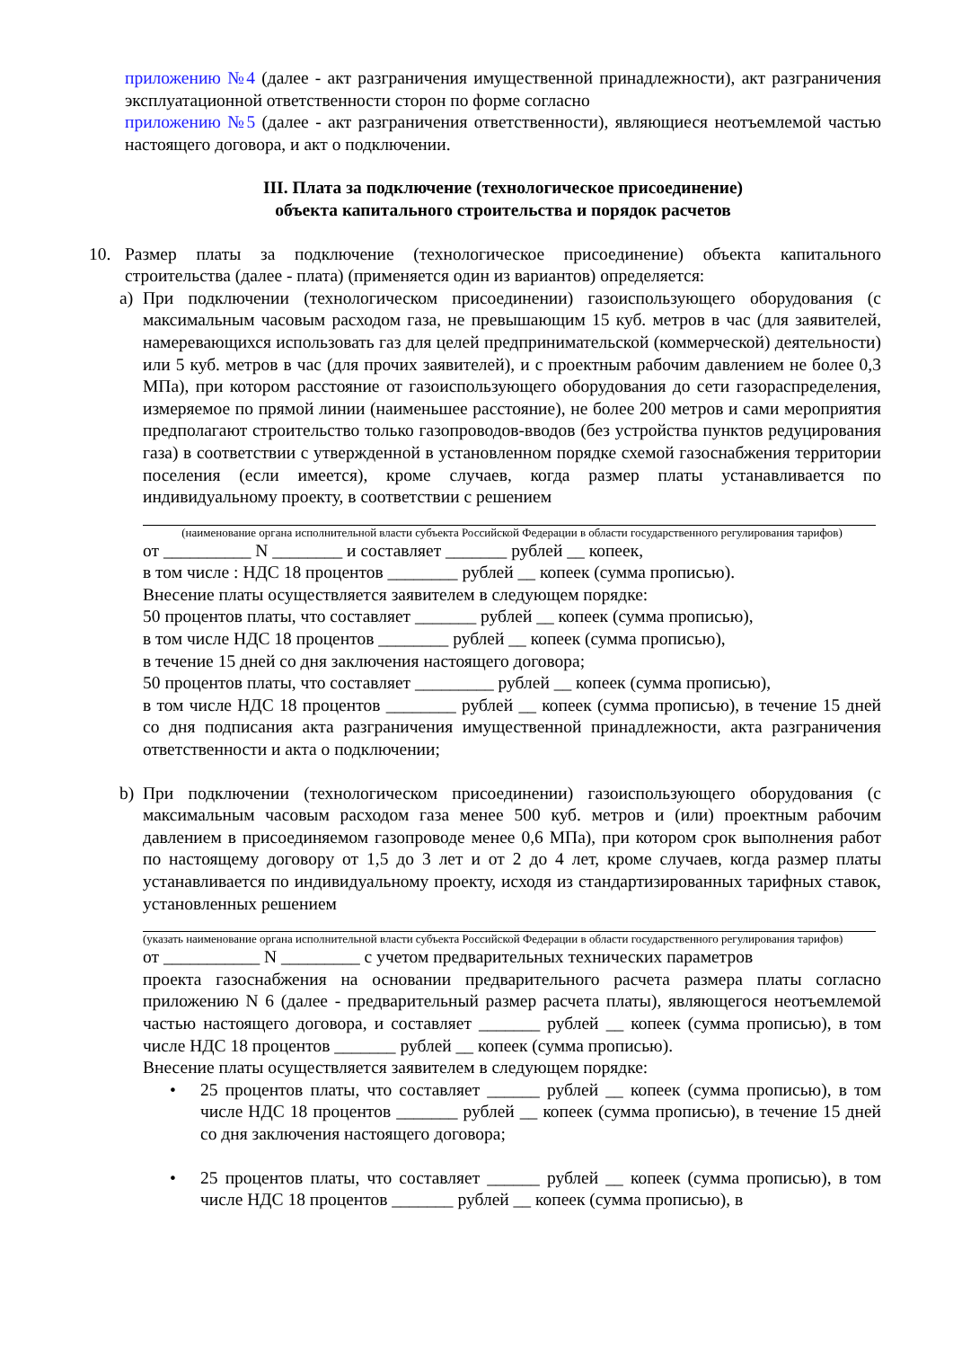приложению №4 (далее - акт разграничения имущественной принадлежности), акт разграничения эксплуатационной ответственности сторон по форме согласно
приложению №5 (далее - акт разграничения ответственности), являющиеся неотъемлемой частью настоящего договора, и акт о подключении.
III. Плата за подключение (технологическое присоединение)
объекта капитального строительства и порядок расчетов
10. Размер платы за подключение (технологическое присоединение) объекта капитального строительства (далее - плата) (применяется один из вариантов) определяется:
a) При подключении (технологическом присоединении) газоиспользующего оборудования (с максимальным часовым расходом газа, не превышающим 15 куб. метров в час (для заявителей, намеревающихся использовать газ для целей предпринимательской (коммерческой) деятельности) или 5 куб. метров в час (для прочих заявителей), и с проектным рабочим давлением не более 0,3 МПа), при котором расстояние от газоиспользующего оборудования до сети газораспределения, измеряемое по прямой линии (наименьшее расстояние), не более 200 метров и сами мероприятия предполагают строительство только газопроводов-вводов (без устройства пунктов редуцирования газа) в соответствии с утвержденной в установленном порядке схемой газоснабжения территории поселения (если имеется), кроме случаев, когда размер платы устанавливается по индивидуальному проекту, в соответствии с решением
(наименование органа исполнительной власти субъекта Российской Федерации в области государственного регулирования тарифов)
от __________ N ________ и составляет _______ рублей __ копеек,
в том числе : НДС 18 процентов ________ рублей __ копеек (сумма прописью).
Внесение платы осуществляется заявителем в следующем порядке:
50 процентов платы, что составляет _______ рублей __ копеек (сумма прописью),
в том числе НДС 18 процентов ________ рублей __ копеек (сумма прописью),
в течение 15 дней со дня заключения настоящего договора;
50 процентов платы, что составляет _________ рублей __ копеек (сумма прописью),
в том числе НДС 18 процентов ________ рублей __ копеек (сумма прописью), в течение 15 дней со дня подписания акта разграничения имущественной принадлежности, акта разграничения ответственности и акта о подключении;
b) При подключении (технологическом присоединении) газоиспользующего оборудования (с максимальным часовым расходом газа менее 500 куб. метров и (или) проектным рабочим давлением в присоединяемом газопроводе менее 0,6 МПа), при котором срок выполнения работ по настоящему договору от 1,5 до 3 лет и от 2 до 4 лет, кроме случаев, когда размер платы устанавливается по индивидуальному проекту, исходя из стандартизированных тарифных ставок, установленных решением
(указать наименование органа исполнительной власти субъекта Российской Федерации в области государственного регулирования тарифов)
от ___________ N _________ с учетом предварительных технических параметров
проекта газоснабжения на основании предварительного расчета размера платы согласно приложению N 6 (далее - предварительный размер расчета платы), являющегося неотъемлемой частью настоящего договора, и составляет _______ рублей __ копеек (сумма прописью), в том числе НДС 18 процентов _______ рублей __ копеек (сумма прописью).
Внесение платы осуществляется заявителем в следующем порядке:
• 25 процентов платы, что составляет ______ рублей __ копеек (сумма прописью), в том числе НДС 18 процентов _______ рублей __ копеек (сумма прописью), в течение 15 дней со дня заключения настоящего договора;
• 25 процентов платы, что составляет ______ рублей __ копеек (сумма прописью), в том числе НДС 18 процентов _______ рублей __ копеек (сумма прописью), в